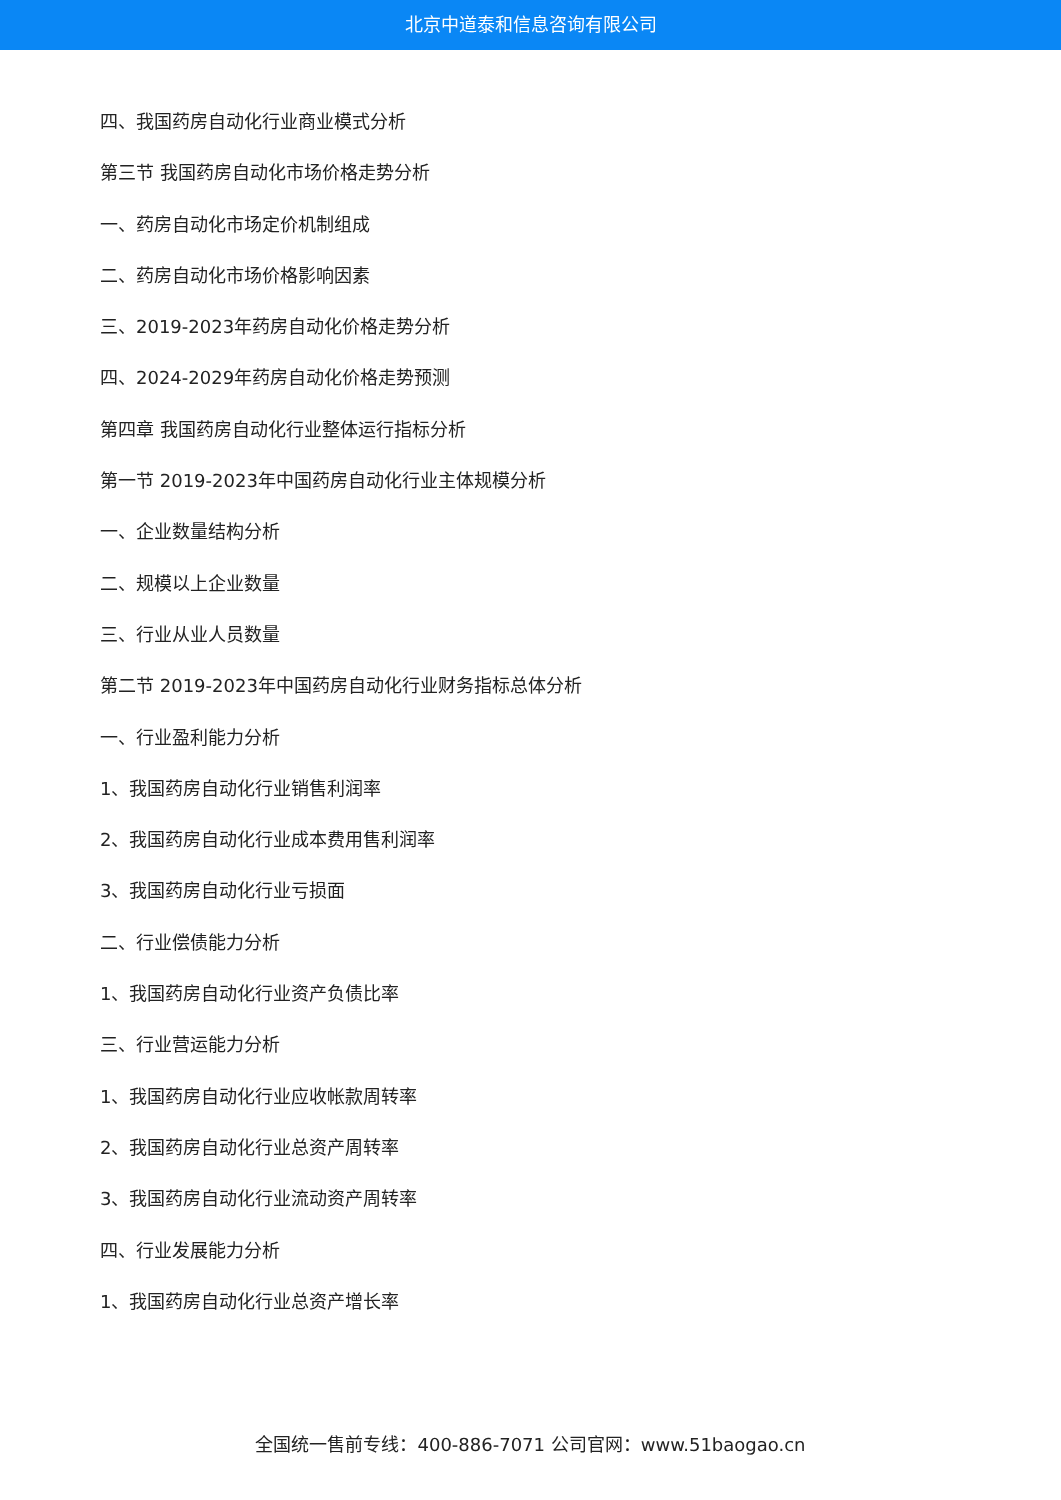北京中道泰和信息咨询有限公司
四、我国药房自动化行业商业模式分析
第三节 我国药房自动化市场价格走势分析
一、药房自动化市场定价机制组成
二、药房自动化市场价格影响因素
三、2019-2023年药房自动化价格走势分析
四、2024-2029年药房自动化价格走势预测
第四章 我国药房自动化行业整体运行指标分析
第一节 2019-2023年中国药房自动化行业主体规模分析
一、企业数量结构分析
二、规模以上企业数量
三、行业从业人员数量
第二节 2019-2023年中国药房自动化行业财务指标总体分析
一、行业盈利能力分析
1、我国药房自动化行业销售利润率
2、我国药房自动化行业成本费用售利润率
3、我国药房自动化行业亏损面
二、行业偿债能力分析
1、我国药房自动化行业资产负债比率
三、行业营运能力分析
1、我国药房自动化行业应收帐款周转率
2、我国药房自动化行业总资产周转率
3、我国药房自动化行业流动资产周转率
四、行业发展能力分析
1、我国药房自动化行业总资产增长率
全国统一售前专线：400-886-7071 公司官网：www.51baogao.cn